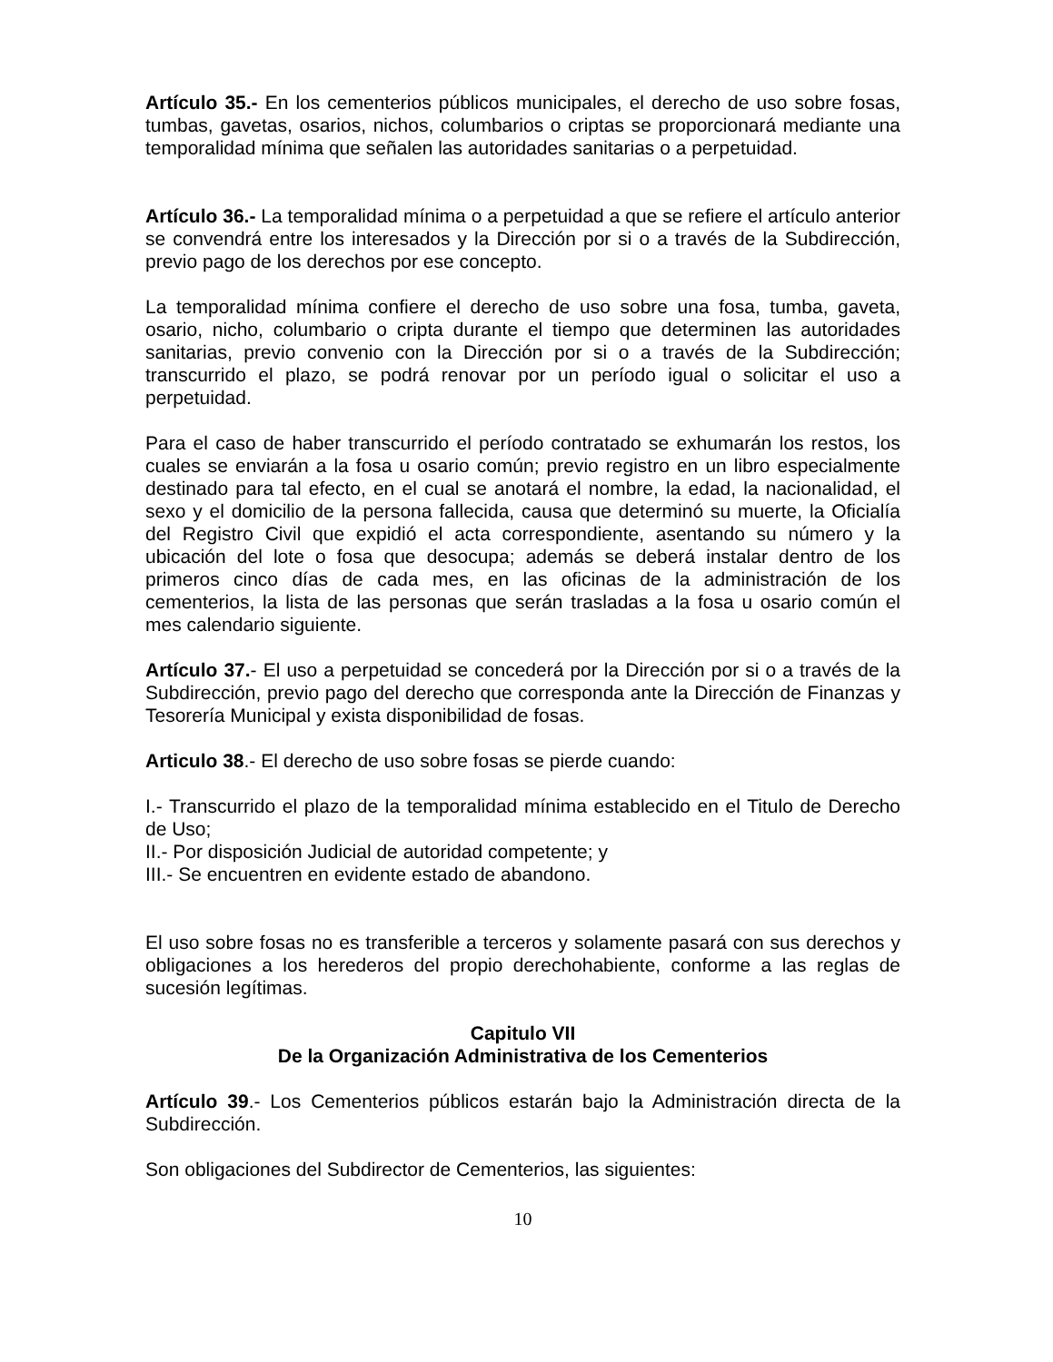Artículo 35.- En los cementerios públicos municipales, el derecho de uso sobre fosas, tumbas, gavetas, osarios, nichos, columbarios o criptas se proporcionará mediante una temporalidad mínima que señalen las autoridades sanitarias o a perpetuidad.
Artículo 36.- La temporalidad mínima o a perpetuidad a que se refiere el artículo anterior se convendrá entre los interesados y la Dirección por si o a través de la Subdirección, previo pago de los derechos por ese concepto.
La temporalidad mínima confiere el derecho de uso sobre una fosa, tumba, gaveta, osario, nicho, columbario o cripta durante el tiempo que determinen las autoridades sanitarias, previo convenio con la Dirección por si o a través de la Subdirección; transcurrido el plazo, se podrá renovar por un período igual o solicitar el uso a perpetuidad.
Para el caso de haber transcurrido el período contratado se exhumarán los restos, los cuales se enviarán a la fosa u osario común; previo registro en un libro especialmente destinado para tal efecto, en el cual se anotará el nombre, la edad, la nacionalidad, el sexo y el domicilio de la persona fallecida, causa que determinó su muerte, la Oficialía del Registro Civil que expidió el acta correspondiente, asentando su número y la ubicación del lote o fosa que desocupa; además se deberá instalar dentro de los primeros cinco días de cada mes, en las oficinas de la administración de los cementerios, la lista de las personas que serán trasladas a la fosa u osario común el mes calendario siguiente.
Artículo 37.- El uso a perpetuidad se concederá por la Dirección por si o a través de la Subdirección, previo pago del derecho que corresponda ante la Dirección de Finanzas y Tesorería Municipal y exista disponibilidad de fosas.
Articulo 38.- El derecho de uso sobre fosas se pierde cuando:
I.- Transcurrido el plazo de la temporalidad mínima establecido en el Titulo de Derecho de Uso;
II.- Por disposición Judicial de autoridad competente; y
III.- Se encuentren en evidente estado de abandono.
El uso sobre fosas no es transferible a terceros y solamente pasará con sus derechos y obligaciones a los herederos del propio derechohabiente, conforme a las reglas de sucesión legítimas.
Capitulo VII
De la Organización Administrativa de los Cementerios
Artículo 39.- Los Cementerios públicos estarán bajo la Administración directa de la Subdirección.
Son obligaciones del Subdirector de Cementerios, las siguientes:
10